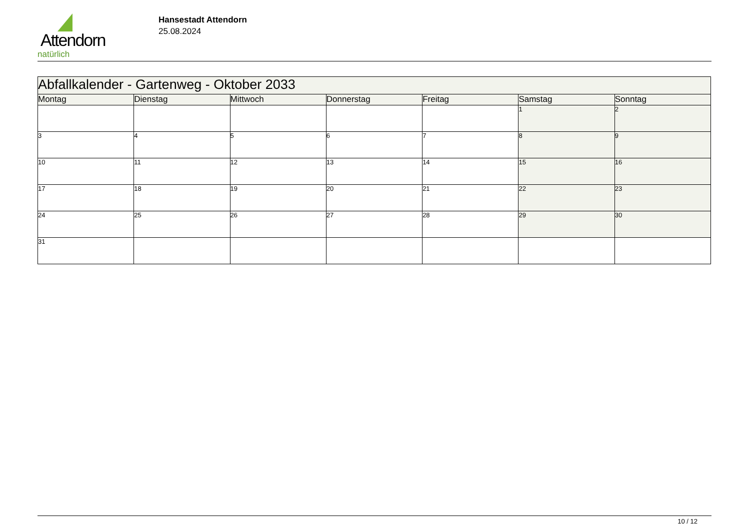Attendorn
natürlich
Hansestadt Attendorn
25.08.2024
| Abfallkalender - Gartenweg - Oktober 2033 | | | | | | |
| Montag | Dienstag | Mittwoch | Donnerstag | Freitag | Samstag | Sonntag |
| | | | | | 1 | 2 |
| 3 | 4 | 5 | 6 | 7 | 8 | 9 |
| 10 | 11 | 12 | 13 | 14 | 15 | 16 |
| 17 | 18 | 19 | 20 | 21 | 22 | 23 |
| 24 | 25 | 26 | 27 | 28 | 29 | 30 |
| 31 | | | | | | |
10 / 12